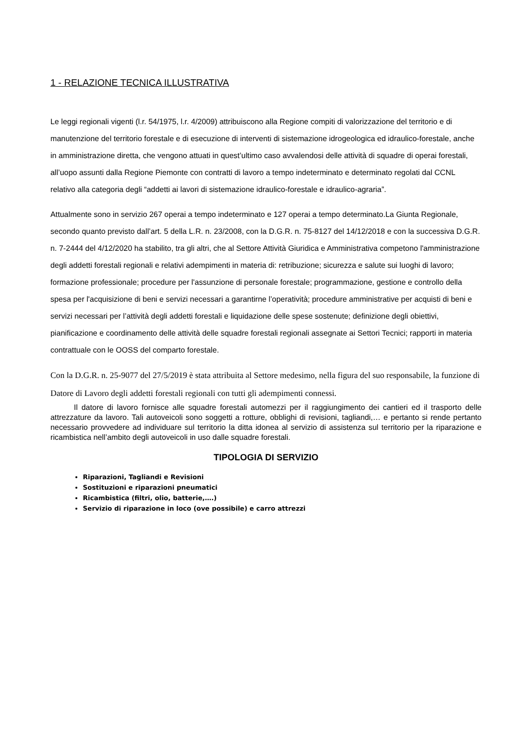1 - RELAZIONE TECNICA ILLUSTRATIVA
Le leggi regionali vigenti (l.r. 54/1975, l.r. 4/2009) attribuiscono alla Regione compiti di valorizzazione del territorio e di manutenzione del territorio forestale e di esecuzione di interventi di sistemazione idrogeologica ed idraulico-forestale, anche in amministrazione diretta, che vengono attuati in quest’ultimo caso avvalendosi delle attività di squadre di operai forestali, all’uopo assunti dalla Regione Piemonte con contratti di lavoro a tempo indeterminato e determinato regolati dal CCNL relativo alla categoria degli “addetti ai lavori di sistemazione idraulico-forestale e idraulico-agraria”.
Attualmente sono in servizio 267 operai a tempo indeterminato e 127 operai a tempo determinato.La Giunta Regionale, secondo quanto previsto dall’art. 5 della L.R. n. 23/2008, con la D.G.R. n. 75-8127 del 14/12/2018 e con la successiva D.G.R. n. 7-2444 del 4/12/2020 ha stabilito, tra gli altri, che al Settore Attività Giuridica e Amministrativa competono l'amministrazione degli addetti forestali regionali e relativi adempimenti in materia di: retribuzione; sicurezza e salute sui luoghi di lavoro; formazione professionale; procedure per l'assunzione di personale forestale; programmazione, gestione e controllo della spesa per l'acquisizione di beni e servizi necessari a garantirne l’operatività; procedure amministrative per acquisti di beni e servizi necessari per l’attività degli addetti forestali e liquidazione delle spese sostenute; definizione degli obiettivi, pianificazione e coordinamento delle attività delle squadre forestali regionali assegnate ai Settori Tecnici; rapporti in materia contrattuale con le OOSS del comparto forestale.
Con la D.G.R. n. 25-9077 del 27/5/2019 è stata attribuita al Settore medesimo, nella figura del suo responsabile, la funzione di Datore di Lavoro degli addetti forestali regionali con tutti gli adempimenti connessi.
Il datore di lavoro fornisce alle squadre forestali automezzi per il raggiungimento dei cantieri ed il trasporto delle attrezzature da lavoro. Tali autoveicoli sono soggetti a rotture, obblighi di revisioni, tagliandi,… e pertanto si rende pertanto necessario provvedere ad individuare sul territorio la ditta idonea al servizio di assistenza sul territorio per la riparazione e ricambistica nell’ambito degli autoveicoli in uso dalle squadre forestali.
TIPOLOGIA DI SERVIZIO
Riparazioni, Tagliandi e Revisioni
Sostituzioni e riparazioni pneumatici
Ricambistica (filtri, olio, batterie,….)
Servizio di riparazione in loco (ove possibile) e carro attrezzi